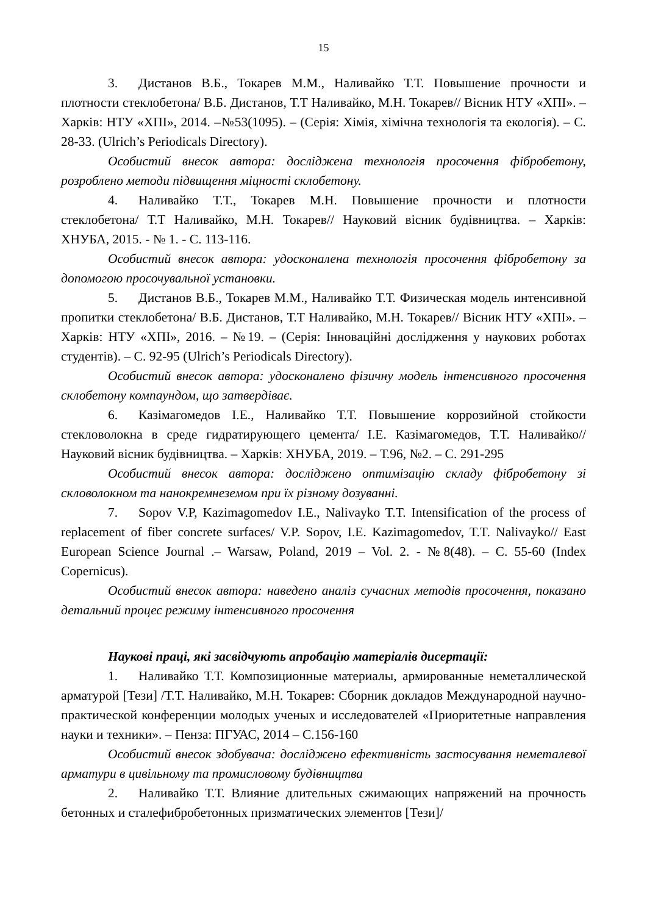15
3. Дистанов В.Б., Токарев М.М., Наливайко Т.Т. Повышение прочности и плотности стеклобетона/ В.Б. Дистанов, Т.Т Наливайко, М.Н. Токарев// Вісник НТУ «ХПІ». – Харків: НТУ «ХПІ», 2014. –№53(1095). – (Серія: Хімія, хімічна технологія та екологія). – С. 28-33. (Ulrich’s Periodicals Directory).
Особистий внесок автора: досліджена технологія просочення фібробетону, розроблено методи підвищення міцності склобетону.
4. Наливайко Т.Т., Токарев М.Н. Повышение прочности и плотности стеклобетона/ Т.Т Наливайко, М.Н. Токарев// Науковий вісник будівництва. – Харків: ХНУБА, 2015. - № 1. - С. 113-116.
Особистий внесок автора: удосконалена технологія просочення фібробетону за допомогою просочувальної установки.
5. Дистанов В.Б., Токарев М.М., Наливайко Т.Т. Физическая модель интенсивной пропитки стеклобетона/ В.Б. Дистанов, Т.Т Наливайко, М.Н. Токарев// Вісник НТУ «ХПІ». – Харків: НТУ «ХПІ», 2016. – №19. – (Серія: Інноваційні дослідження у наукових роботах студентів). – С. 92-95 (Ulrich’s Periodicals Directory).
Особистий внесок автора: удосконалено фізичну модель інтенсивного просочення склобетону компаундом, що затвердіває.
6. Казімагомедов І.Е., Наливайко Т.Т. Повышение коррозийной стойкости стекловолокна в среде гидратирующего цемента/ І.Е. Казімагомедов, Т.Т. Наливайко// Науковий вісник будівництва. – Харків: ХНУБА, 2019. – Т.96, №2. – С. 291-295
Особистий внесок автора: досліджено оптимізацію складу фібробетону зі скловолокном та нанокремнеземом при їх різному дозуванні.
7. Sopov V.P, Kazimagomedov I.E., Nalivayko T.T. Intensification of the process of replacement of fiber concrete surfaces/ V.P. Sopov, I.E. Kazimagomedov, T.T. Nalivayko// East European Science Journal .– Warsaw, Poland, 2019 – Vol. 2. - №8(48). – С. 55-60 (Index Copernicus).
Особистий внесок автора: наведено аналіз сучасних методів просочення, показано детальний процес режиму інтенсивного просочення
Наукові праці, які засвідчують апробацію матеріалів дисертації:
1. Наливайко Т.Т. Композиционные материалы, армированные неметаллической арматурой [Тези] /Т.Т. Наливайко, М.Н. Токарев: Сборник докладов Международной научно-практической конференции молодых ученых и исследователей «Приоритетные направления науки и техники». – Пенза: ПГУАС, 2014 – С.156-160
Особистий внесок здобувача: досліджено ефективність застосування неметалевої арматури в цивільному та промисловому будівництва
2. Наливайко Т.Т. Влияние длительных сжимающих напряжений на прочность бетонных и сталефибробетонных призматических элементов [Тези]/